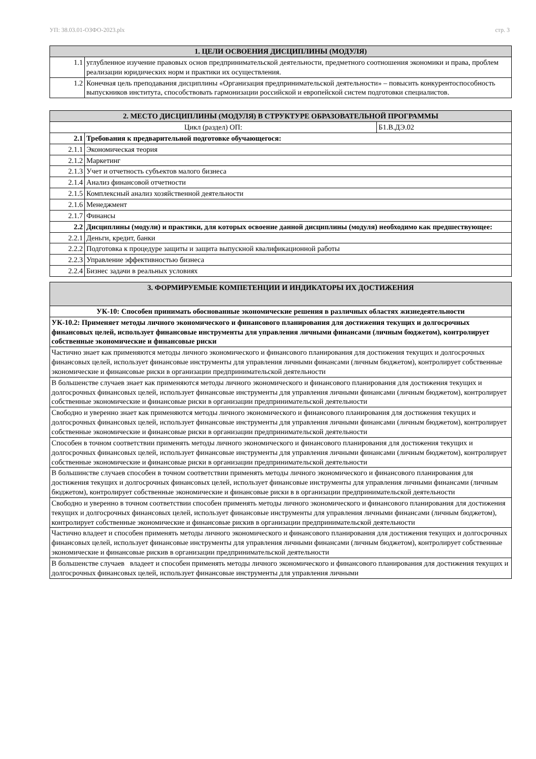УП: 38.03.01-ОЗФО-2023.plx стр. 3
| 1. ЦЕЛИ ОСВОЕНИЯ ДИСЦИПЛИНЫ (МОДУЛЯ) | |
| --- | --- |
| 1.1 | углубленное изучение правовых основ предпринимательской деятельности, предметного соотношения экономики и права, проблем реализации юридических норм и практики их осуществления. |
| 1.2 | Конечная цель преподавания дисциплины «Организация предпринимательской деятельности» – повысить конкурентоспособность выпускников института, способствовать гармонизации российской и европейской систем подготовки специалистов. |
| 2. МЕСТО ДИСЦИПЛИНЫ (МОДУЛЯ) В СТРУКТУРЕ ОБРАЗОВАТЕЛЬНОЙ ПРОГРАММЫ | | |
| --- | --- | --- |
| Цикл (раздел) ОП: | | Б1.В.ДЭ.02 |
| 2.1 | Требования к предварительной подготовке обучающегося: | |
| 2.1.1 | Экономическая теория | |
| 2.1.2 | Маркетинг | |
| 2.1.3 | Учет и отчетность субъектов малого бизнеса | |
| 2.1.4 | Анализ финансовой отчетности | |
| 2.1.5 | Комплексный анализ хозяйственной деятельности | |
| 2.1.6 | Менеджмент | |
| 2.1.7 | Финансы | |
| 2.2 | Дисциплины (модули) и практики, для которых освоение данной дисциплины (модуля) необходимо как предшествующее: | |
| 2.2.1 | Деньги, кредит, банки | |
| 2.2.2 | Подготовка к процедуре защиты и защита выпускной квалификационной работы | |
| 2.2.3 | Управление эффективностью бизнеса | |
| 2.2.4 | Бизнес задачи в реальных условиях | |
| 3. ФОРМИРУЕМЫЕ КОМПЕТЕНЦИИ И ИНДИКАТОРЫ ИХ ДОСТИЖЕНИЯ |
| --- |
| УК-10: Способен принимать обоснованные экономические решения в различных областях жизнедеятельности |
| УК-10.2: Применяет методы личного экономического и финансового планирования для достижения текущих и долгосрочных финансовых целей, использует финансовые инструменты для управления личными финансами (личным бюджетом), контролирует собственные экономические и финансовые риски |
| Частично знает как применяются методы личного экономического и финансового планирования для достижения текущих и долгосрочных финансовых целей, использует финансовые инструменты для управления личными финансами (личным бюджетом), контролирует собственные экономические и финансовые риски в организации предпринимательской деятельности |
| В большенстве случаев знает как применяются методы личного экономического и финансового планирования для достижения текущих и долгосрочных финансовых целей, использует финансовые инструменты для управления личными финансами (личным бюджетом), контролирует собственные экономические и финансовые риски в организации предпринимательской деятельности |
| Свободно и уверенно знает как применяются методы личного экономического и финансового планирования для достижения текущих и долгосрочных финансовых целей, использует финансовые инструменты для управления личными финансами (личным бюджетом), контролирует собственные экономические и финансовые риски в организации предпринимательской деятельности |
| Способен в точном соответствии применять методы личного экономического и финансового планирования для достижения текущих и долгосрочных финансовых целей, использует финансовые инструменты для управления личными финансами (личным бюджетом), контролирует собственные экономические и финансовые риски в организации предпринимательской деятельности |
| В большинстве случаев способен в точном соответствии применять методы личного экономического и финансового планирования для достижения текущих и долгосрочных финансовых целей, использует финансовые инструменты для управления личными финансами (личным бюджетом), контролирует собственные экономические и финансовые риски в в организации предпринимательской деятельности |
| Свободно и уверенно в точном соответствии способен применять методы личного экономического и финансового планирования для достижения текущих и долгосрочных финансовых целей, использует финансовые инструменты для управления личными финансами (личным бюджетом), контролирует собственные экономические и финансовые рискив в организации предпринимательской деятельности |
| Частично владеет и способен применять методы личного экономического и финансового планирования для достижения текущих и долгосрочных финансовых целей, использует финансовые инструменты для управления личными финансами (личным бюджетом), контролирует собственные экономические и финансовые рискив в организации предпринимательской деятельности |
| В большенстве случаев владеет и способен применять методы личного экономического и финансового планирования для достижения текущих и долгосрочных финансовых целей, использует финансовые инструменты для управления личными |